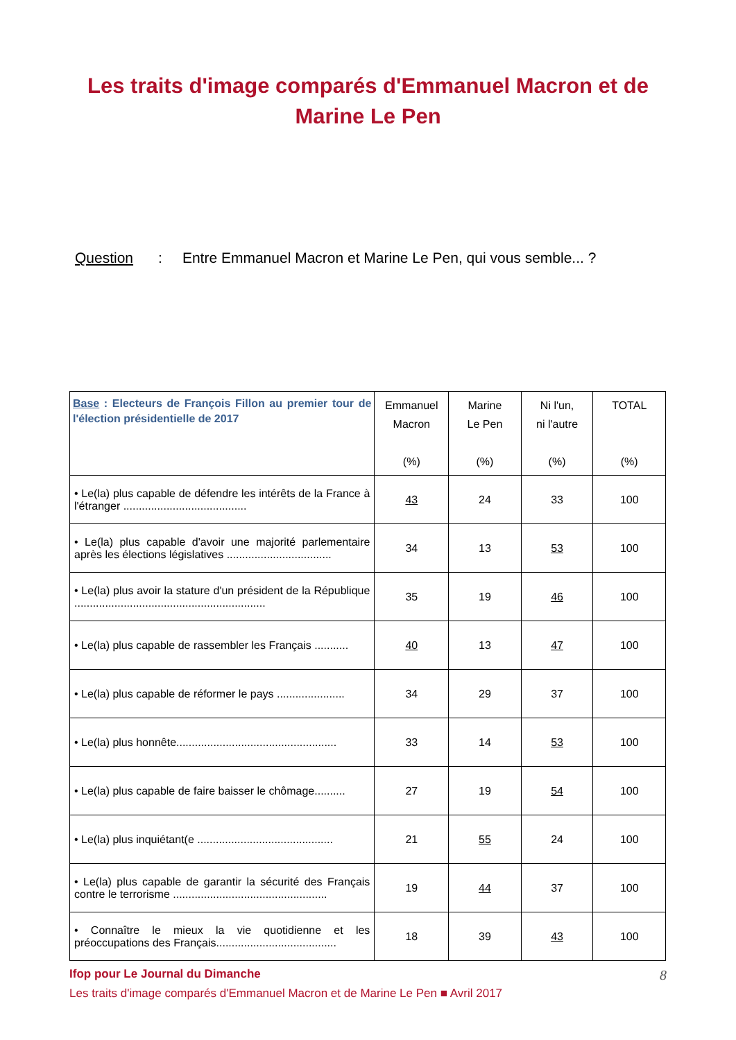Les traits d'image comparés d'Emmanuel Macron et de
Marine Le Pen
Question : Entre Emmanuel Macron et Marine Le Pen, qui vous semble... ?
| Base : Electeurs de François Fillon au premier tour de l'élection présidentielle de 2017 | Emmanuel Macron (%) | Marine Le Pen (%) | Ni l'un, ni l'autre (%) | TOTAL (%) |
| --- | --- | --- | --- | --- |
| • Le(la) plus capable de défendre les intérêts de la France à l'étranger ........................................ | 43 | 24 | 33 | 100 |
| • Le(la) plus capable d'avoir une majorité parlementaire après les élections législatives .................................. | 34 | 13 | 53 | 100 |
| • Le(la) plus avoir la stature d'un président de la République .............................................................. | 35 | 19 | 46 | 100 |
| • Le(la) plus capable de rassembler les Français ........... | 40 | 13 | 47 | 100 |
| • Le(la) plus capable de réformer le pays ...................... | 34 | 29 | 37 | 100 |
| • Le(la) plus honnête.................................................... | 33 | 14 | 53 | 100 |
| • Le(la) plus capable de faire baisser le chômage.......... | 27 | 19 | 54 | 100 |
| • Le(la) plus inquiétant(e ............................................ | 21 | 55 | 24 | 100 |
| • Le(la) plus capable de garantir la sécurité des Français contre le terrorisme .................................................. | 19 | 44 | 37 | 100 |
| • Connaître le mieux la vie quotidienne et les préoccupations des Français....................................... | 18 | 39 | 43 | 100 |
8 Ifop pour Le Journal du Dimanche
Les traits d'image comparés d'Emmanuel Macron et de Marine Le Pen ■ Avril 2017